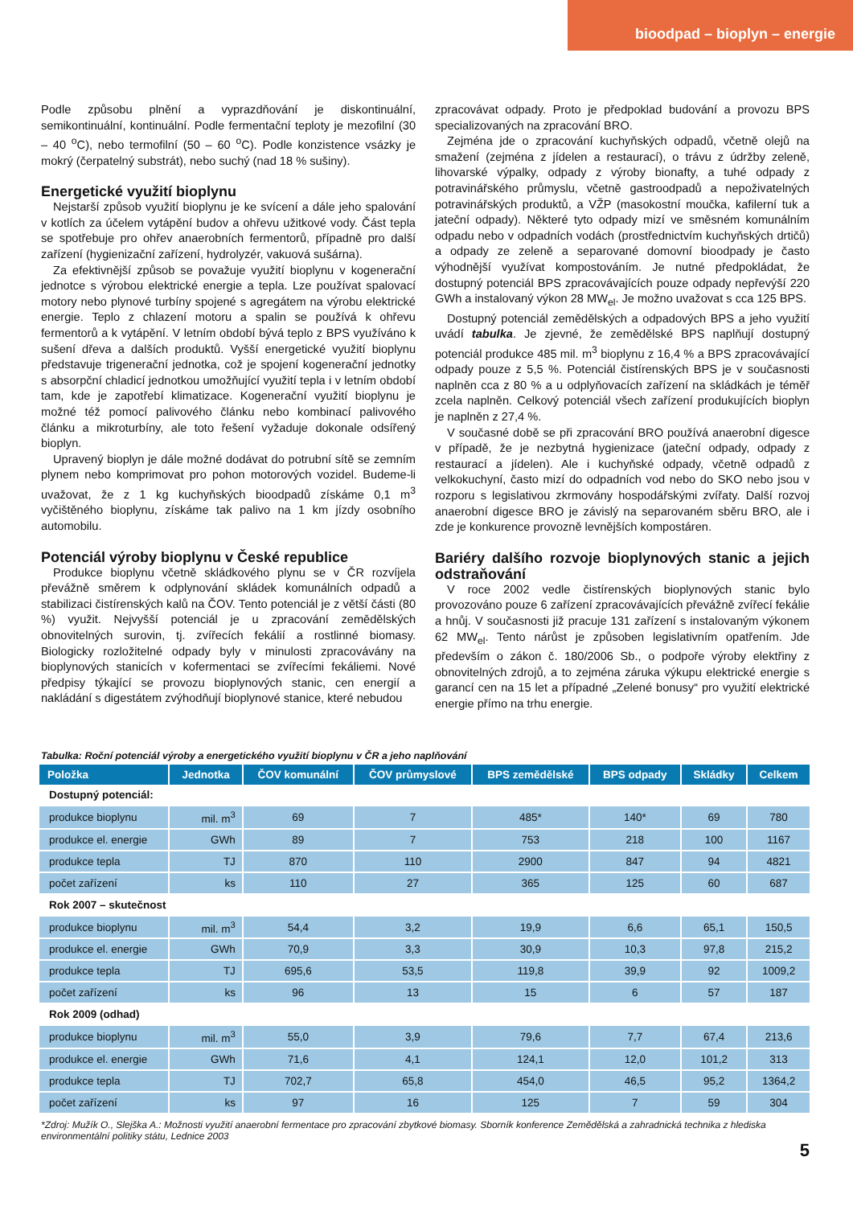bioodpad – bioplyn – energie
Podle způsobu plnění a vyprazdňování je diskontinuální, semikontinuální, kontinuální. Podle fermentační teploty je mezofilní (30 – 40 <sup>o</sup>C), nebo termofilní (50 – 60 <sup>o</sup>C). Podle konzistence vsázky je mokrý (čerpatelný substrát), nebo suchý (nad 18 % sušiny).
Energetické využití bioplynu
Nejstarší způsob využití bioplynu je ke svícení a dále jeho spalování v kotlích za účelem vytápění budov a ohřevu užitkové vody. Část tepla se spotřebuje pro ohřev anaerobních fermentorů, případně pro další zařízení (hygienizační zařízení, hydrolyzér, vakuová sušárna).
Za efektivnější způsob se považuje využití bioplynu v kogenerační jednotce s výrobou elektrické energie a tepla. Lze používat spalovací motory nebo plynové turbíny spojené s agregátem na výrobu elektrické energie. Teplo z chlazení motoru a spalin se používá k ohřevu fermentorů a k vytápění. V letním období bývá teplo z BPS využíváno k sušení dřeva a dalších produktů. Vyšší energetické využití bioplynu představuje trigenerační jednotka, což je spojení kogenerační jednotky s absorpční chladicí jednotkou umožňující využití tepla i v letním období tam, kde je zapotřebí klimatizace. Kogenerační využití bioplynu je možné též pomocí palivového článku nebo kombinací palivového článku a mikroturbíny, ale toto řešení vyžaduje dokonale odsířený bioplyn.
Upravený bioplyn je dále možné dodávat do potrubní sítě se zemním plynem nebo komprimovat pro pohon motorových vozidel. Budeme-li uvažovat, že z 1 kg kuchyňských bioodpadů získáme 0,1 m<sup>3</sup> vyčištěného bioplynu, získáme tak palivo na 1 km jízdy osobního automobilu.
Potenciál výroby bioplynu v České republice
Produkce bioplynu včetně skládkového plynu se v ČR rozvíjela převážně směrem k odplynování skládek komunálních odpadů a stabilizaci čistírenských kalů na ČOV. Tento potenciál je z větší části (80 %) využit. Nejvyšší potenciál je u zpracování zemědělských obnovitelných surovin, tj. zvířecích fekálií a rostlinné biomasy. Biologicky rozložitelné odpady byly v minulosti zpracovávány na bioplynových stanicích v kofermentaci se zvířecími fekáliemi. Nové předpisy týkající se provozu bioplynových stanic, cen energií a nakládání s digestátem zvýhodňují bioplynové stanice, které nebudou
zpracovávat odpady. Proto je předpoklad budování a provozu BPS specializovaných na zpracování BRO.
Zejména jde o zpracování kuchyňských odpadů, včetně olejů na smažení (zejména z jídelen a restaurací), o trávu z údržby zeleně, lihovarské výpalky, odpady z výroby bionafty, a tuhé odpady z potravinářského průmyslu, včetně gastroodpadů a nepoživatelných potravinářských produktů, a VŽP (masokostní moučka, kafilerní tuk a jateční odpady). Některé tyto odpady mizí ve směsném komunálním odpadu nebo v odpadních vodách (prostřednictvím kuchyňských drtičů) a odpady ze zeleně a separované domovní bioodpady je často výhodnější využívat kompostováním. Je nutné předpokládat, že dostupný potenciál BPS zpracovávajících pouze odpady nepřevýší 220 GWh a instalovaný výkon 28 MW<sub>el</sub>. Je možno uvažovat s cca 125 BPS.
Dostupný potenciál zemědělských a odpadových BPS a jeho využití uvádí tabulka. Je zjevné, že zemědělské BPS naplňují dostupný potenciál produkce 485 mil. m<sup>3</sup> bioplynu z 16,4 % a BPS zpracovávající odpady pouze z 5,5 %. Potenciál čistírenských BPS je v současnosti naplněn cca z 80 % a u odplyňovacích zařízení na skládkách je téměř zcela naplněn. Celkový potenciál všech zařízení produkujících bioplyn je naplněn z 27,4 %.
V současné době se při zpracování BRO používá anaerobní digesce v případě, že je nezbytná hygienizace (jateční odpady, odpady z restaurací a jídelen). Ale i kuchyňské odpady, včetně odpadů z velkokuchyní, často mizí do odpadních vod nebo do SKO nebo jsou v rozporu s legislativou zkrmovány hospodářskými zvířaty. Další rozvoj anaerobní digesce BRO je závislý na separovaném sběru BRO, ale i zde je konkurence provozně levnějších kompostáren.
Bariéry dalšího rozvoje bioplynových stanic a jejich odstraňování
V roce 2002 vedle čistírenských bioplynových stanic bylo provozováno pouze 6 zařízení zpracovávajících převážně zvířecí fekálie a hnůj. V současnosti již pracuje 131 zařízení s instalovaným výkonem 62 MW<sub>el</sub>. Tento nárůst je způsoben legislativním opatřením. Jde především o zákon č. 180/2006 Sb., o podpoře výroby elektřiny z obnovitelných zdrojů, a to zejména záruka výkupu elektrické energie s garancí cen na 15 let a případné „Zelené bonusy“ pro využití elektrické energie přímo na trhu energie.
Tabulka: Roční potenciál výroby a energetického využití bioplynu v ČR a jeho naplňování
| Položka | Jednotka | ČOV komunální | ČOV průmyslové | BPS zemědělské | BPS odpady | Skládky | Celkem |
| --- | --- | --- | --- | --- | --- | --- | --- |
| Dostupný potenciál: | | | | | | | |
| produkce bioplynu | mil. m<sup>3</sup> | 69 | 7 | 485* | 140* | 69 | 780 |
| produkce el. energie | GWh | 89 | 7 | 753 | 218 | 100 | 1167 |
| produkce tepla | TJ | 870 | 110 | 2900 | 847 | 94 | 4821 |
| počet zařízení | ks | 110 | 27 | 365 | 125 | 60 | 687 |
| Rok 2007 – skutečnost | | | | | | | |
| produkce bioplynu | mil. m<sup>3</sup> | 54,4 | 3,2 | 19,9 | 6,6 | 65,1 | 150,5 |
| produkce el. energie | GWh | 70,9 | 3,3 | 30,9 | 10,3 | 97,8 | 215,2 |
| produkce tepla | TJ | 695,6 | 53,5 | 119,8 | 39,9 | 92 | 1009,2 |
| počet zařízení | ks | 96 | 13 | 15 | 6 | 57 | 187 |
| Rok 2009 (odhad) | | | | | | | |
| produkce bioplynu | mil. m<sup>3</sup> | 55,0 | 3,9 | 79,6 | 7,7 | 67,4 | 213,6 |
| produkce el. energie | GWh | 71,6 | 4,1 | 124,1 | 12,0 | 101,2 | 313 |
| produkce tepla | TJ | 702,7 | 65,8 | 454,0 | 46,5 | 95,2 | 1364,2 |
| počet zařízení | ks | 97 | 16 | 125 | 7 | 59 | 304 |
*Zdroj: Mužík O., Slejška A.: Možnosti využití anaerobní fermentace pro zpracování zbytkové biomasy. Sborník konference Zemědělská a zahradnická technika z hlediska environmentální politiky státu, Lednice 2003
5